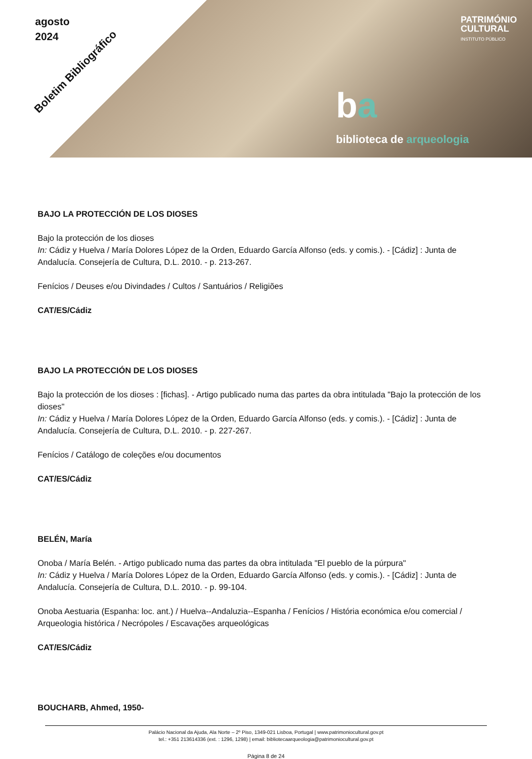agosto
2024
Boletim Bibliográfico
PATRIMÓNIO
CULTURAL
INSTITUTO PÚBLICO
ba
biblioteca de arqueologia
BAJO LA PROTECCIÓN DE LOS DIOSES
Bajo la protección de los dioses
In: Cádiz y Huelva / María Dolores López de la Orden, Eduardo García Alfonso (eds. y comis.). - [Cádiz] : Junta de Andalucía. Consejería de Cultura, D.L. 2010. - p. 213-267.
Fenícios / Deuses e/ou Divindades / Cultos / Santuários / Religiões
CAT/ES/Cádiz
BAJO LA PROTECCIÓN DE LOS DIOSES
Bajo la protección de los dioses : [fichas]. - Artigo publicado numa das partes da obra intitulada "Bajo la protección de los dioses"
In: Cádiz y Huelva / María Dolores López de la Orden, Eduardo García Alfonso (eds. y comis.). - [Cádiz] : Junta de Andalucía. Consejería de Cultura, D.L. 2010. - p. 227-267.
Fenícios / Catálogo de coleções e/ou documentos
CAT/ES/Cádiz
BELÉN, María
Onoba / María Belén. - Artigo publicado numa das partes da obra intitulada "El pueblo de la púrpura"
In: Cádiz y Huelva / María Dolores López de la Orden, Eduardo García Alfonso (eds. y comis.). - [Cádiz] : Junta de Andalucía. Consejería de Cultura, D.L. 2010. - p. 99-104.
Onoba Aestuaria (Espanha: loc. ant.) / Huelva--Andaluzia--Espanha / Fenícios / História económica e/ou comercial / Arqueologia histórica / Necrópoles / Escavações arqueológicas
CAT/ES/Cádiz
BOUCHARB, Ahmed, 1950-
Palácio Nacional da Ajuda, Ala Norte – 2º Piso, 1349-021 Lisboa, Portugal | www.patrimoniocultural.gov.pt
tel.: +351 213614336 (ext. : 1296, 1298) | email: bibliotecaarqueologia@patrimoniocultural.gov.pt
Página 8 de 24